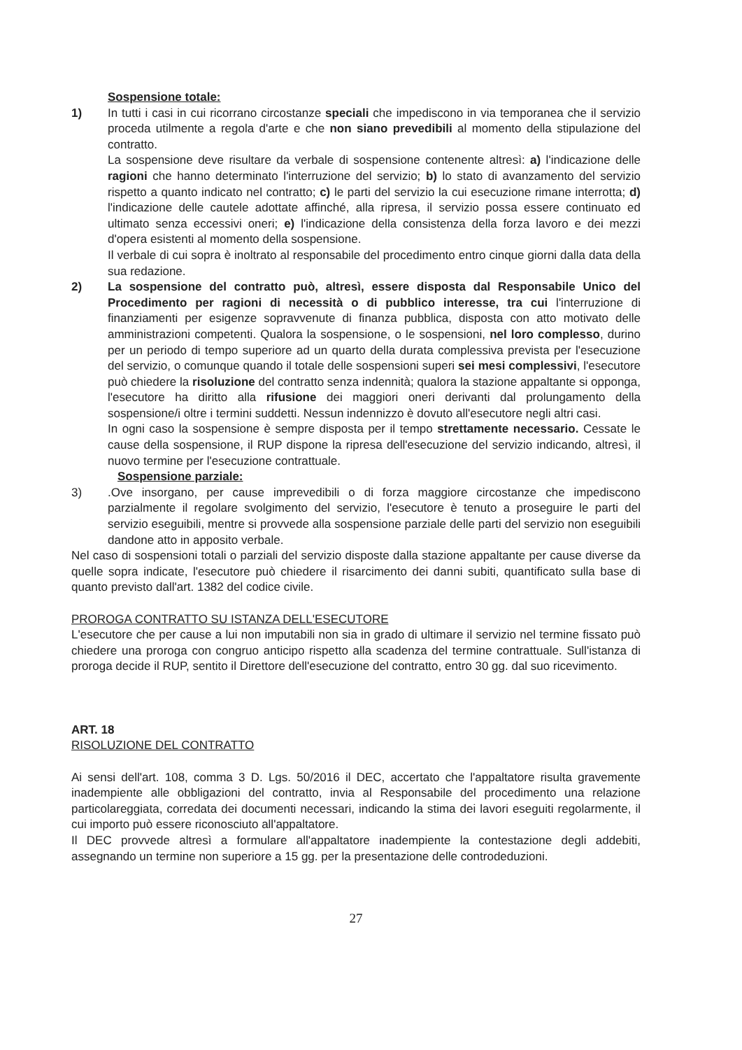Sospensione totale:
1) In tutti i casi in cui ricorrano circostanze speciali che impediscono in via temporanea che il servizio proceda utilmente a regola d'arte e che non siano prevedibili al momento della stipulazione del contratto.
La sospensione deve risultare da verbale di sospensione contenente altresì: a) l'indicazione delle ragioni che hanno determinato l'interruzione del servizio; b) lo stato di avanzamento del servizio rispetto a quanto indicato nel contratto; c) le parti del servizio la cui esecuzione rimane interrotta; d) l'indicazione delle cautele adottate affinché, alla ripresa, il servizio possa essere continuato ed ultimato senza eccessivi oneri; e) l'indicazione della consistenza della forza lavoro e dei mezzi d'opera esistenti al momento della sospensione.
Il verbale di cui sopra è inoltrato al responsabile del procedimento entro cinque giorni dalla data della sua redazione.
2) La sospensione del contratto può, altresì, essere disposta dal Responsabile Unico del Procedimento per ragioni di necessità o di pubblico interesse, tra cui l'interruzione di finanziamenti per esigenze sopravvenute di finanza pubblica, disposta con atto motivato delle amministrazioni competenti. Qualora la sospensione, o le sospensioni, nel loro complesso, durino per un periodo di tempo superiore ad un quarto della durata complessiva prevista per l'esecuzione del servizio, o comunque quando il totale delle sospensioni superi sei mesi complessivi, l'esecutore può chiedere la risoluzione del contratto senza indennità; qualora la stazione appaltante si opponga, l'esecutore ha diritto alla rifusione dei maggiori oneri derivanti dal prolungamento della sospensione/i oltre i termini suddetti. Nessun indennizzo è dovuto all'esecutore negli altri casi.
In ogni caso la sospensione è sempre disposta per il tempo strettamente necessario. Cessate le cause della sospensione, il RUP dispone la ripresa dell'esecuzione del servizio indicando, altresì, il nuovo termine per l'esecuzione contrattuale.
Sospensione parziale:
3) .Ove insorgano, per cause imprevedibili o di forza maggiore circostanze che impediscono parzialmente il regolare svolgimento del servizio, l'esecutore è tenuto a proseguire le parti del servizio eseguibili, mentre si provvede alla sospensione parziale delle parti del servizio non eseguibili dandone atto in apposito verbale.
Nel caso di sospensioni totali o parziali del servizio disposte dalla stazione appaltante per cause diverse da quelle sopra indicate, l'esecutore può chiedere il risarcimento dei danni subiti, quantificato sulla base di quanto previsto dall'art. 1382 del codice civile.
PROROGA CONTRATTO SU ISTANZA DELL'ESECUTORE
L'esecutore che per cause a lui non imputabili non sia in grado di ultimare il servizio nel termine fissato può chiedere una proroga con congruo anticipo rispetto alla scadenza del termine contrattuale. Sull'istanza di proroga decide il RUP, sentito il Direttore dell'esecuzione del contratto, entro 30 gg. dal suo ricevimento.
ART. 18
RISOLUZIONE DEL CONTRATTO
Ai sensi dell'art. 108, comma 3 D. Lgs. 50/2016 il DEC, accertato che l'appaltatore risulta gravemente inadempiente alle obbligazioni del contratto, invia al Responsabile del procedimento una relazione particolareggiata, corredata dei documenti necessari, indicando la stima dei lavori eseguiti regolarmente, il cui importo può essere riconosciuto all'appaltatore.
Il DEC provvede altresì a formulare all'appaltatore inadempiente la contestazione degli addebiti, assegnando un termine non superiore a 15 gg. per la presentazione delle controdeduzioni.
27